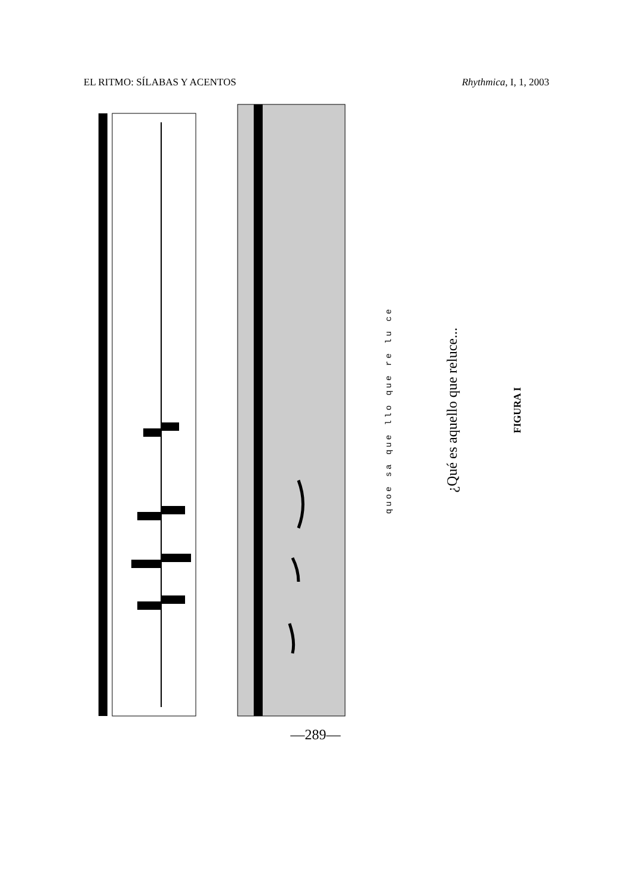EL RITMO: SÍLABAS Y ACENTOS Rhythmica, I, 1, 2003
quoe sa que llo que re lu ce
¿Qué es aquello que reluce...
FIGURA I
—289—